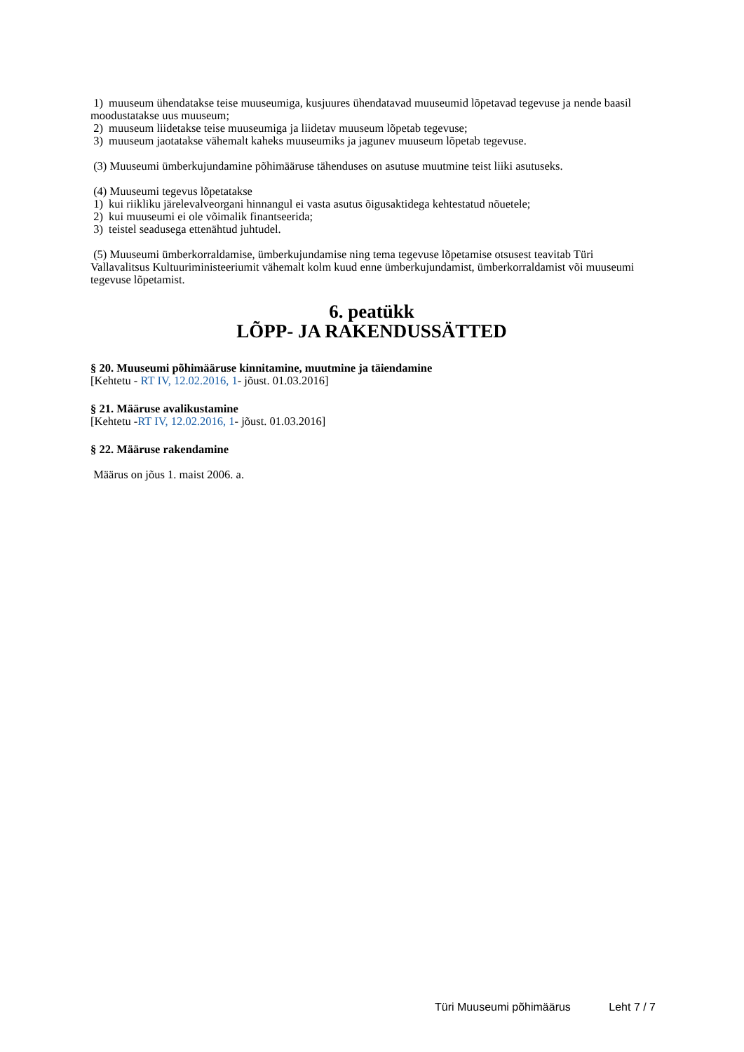1) muuseum ühendatakse teise muuseumiga, kusjuures ühendatavad muuseumid lõpetavad tegevuse ja nende baasil moodustatakse uus muuseum;
2) muuseum liidetakse teise muuseumiga ja liidetav muuseum lõpetab tegevuse;
3) muuseum jaotatakse vähemalt kaheks muuseumiks ja jagunev muuseum lõpetab tegevuse.
(3) Muuseumi ümberkujundamine põhimääruse tähenduses on asutuse muutmine teist liiki asutuseks.
(4) Muuseumi tegevus lõpetatakse
1) kui riikliku järelevalveorgani hinnangul ei vasta asutus õigusaktidega kehtestatud nõuetele;
2) kui muuseumi ei ole võimalik finantseerida;
3) teistel seadusega ettenähtud juhtudel.
(5) Muuseumi ümberkorraldamise, ümberkujundamise ning tema tegevuse lõpetamise otsusest teavitab Türi Vallavalitsus Kultuuriministeeriumit vähemalt kolm kuud enne ümberkujundamist, ümberkorraldamist või muuseumi tegevuse lõpetamist.
6. peatükk
LÕPP- JA RAKENDUSSÄTTED
§ 20. Muuseumi põhimääruse kinnitamine, muutmine ja täiendamine
[Kehtetu - RT IV, 12.02.2016, 1- jõust. 01.03.2016]
§ 21. Määruse avalikustamine
[Kehtetu -RT IV, 12.02.2016, 1- jõust. 01.03.2016]
§ 22. Määruse rakendamine
Määrus on jõus 1. maist 2006. a.
Türi Muuseumi põhimäärus Leht 7 / 7